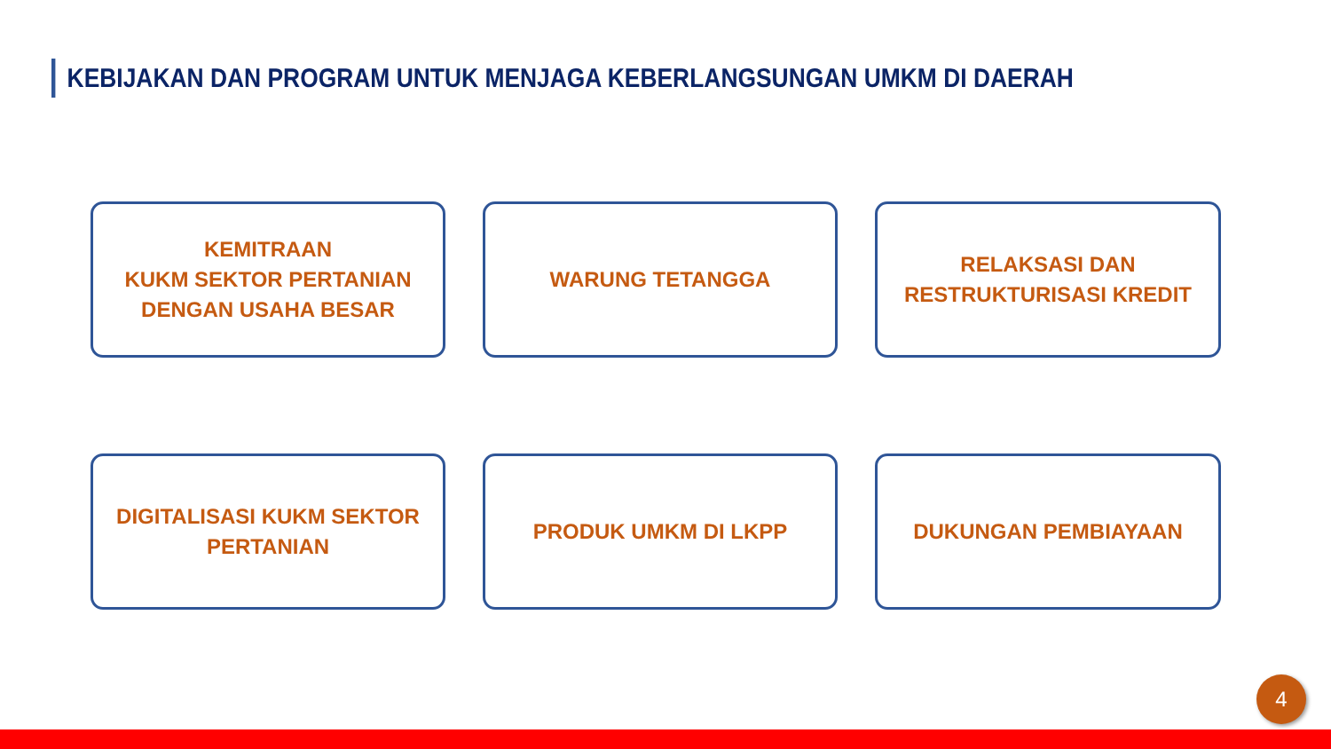KEBIJAKAN DAN PROGRAM UNTUK MENJAGA KEBERLANGSUNGAN UMKM DI DAERAH
KEMITRAAN
KUKM SEKTOR PERTANIAN
DENGAN USAHA BESAR
WARUNG TETANGGA
RELAKSASI DAN
RESTRUKTURISASI KREDIT
DIGITALISASI KUKM SEKTOR
PERTANIAN
PRODUK UMKM DI LKPP
DUKUNGAN PEMBIAYAAN
4